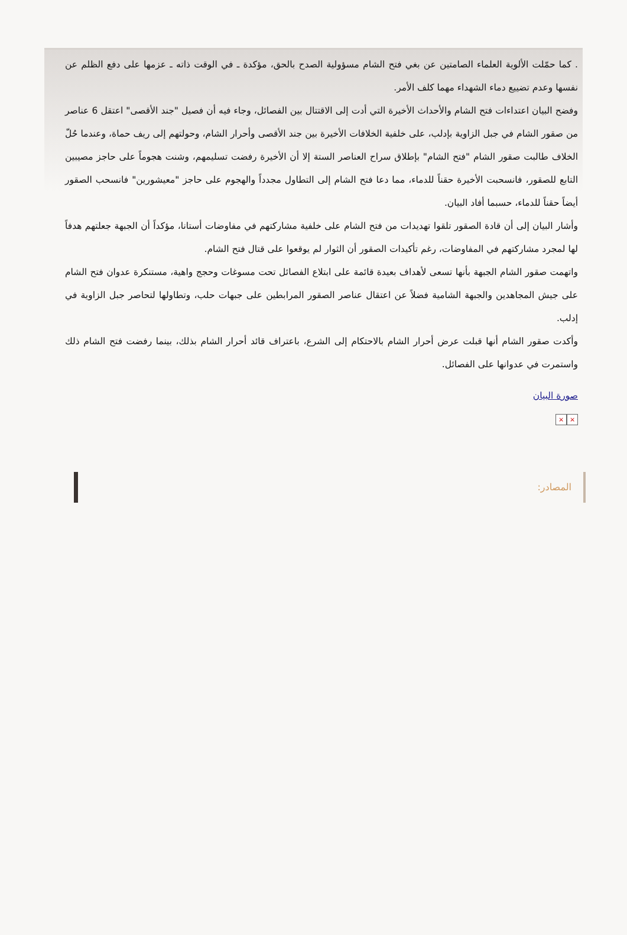. كما حمّلت الألوية العلماء الصامتين عن بغي فتح الشام مسؤولية الصدح بالحق، مؤكدة ـ في الوقت ذاته ـ عزمها على دفع الظلم عن نفسها وعدم تضييع دماء الشهداء مهما كلف الأمر.
وفضح البيان اعتداءات فتح الشام والأحداث الأخيرة التي أدت إلى الاقتتال بين الفصائل، وجاء فيه أن فصيل "جند الأقصى" اعتقل 6 عناصر من صقور الشام في جبل الزاوية بإدلب، على خلفية الخلافات الأخيرة بين جند الأقصى وأحرار الشام، وحولتهم إلى ريف حماة، وعندما حُلّ الخلاف طالبت صقور الشام "فتح الشام" بإطلاق سراح العناصر الستة إلا أن الأخيرة رفضت تسليمهم، وشنت هجوماً على حاجز مصيبين التابع للصقور، فانسحبت الأخيرة حقناً للدماء، مما دعا فتح الشام إلى التطاول مجدداً والهجوم على حاجز "معيشورين" فانسحب الصقور أيضاً حقناً للدماء، حسبما أفاد البيان.
وأشار البيان إلى أن قادة الصقور تلقوا تهديدات من فتح الشام على خلفية مشاركتهم في مفاوضات أستانا، مؤكداً أن الجبهة جعلتهم هدفاً لها لمجرد مشاركتهم في المفاوضات، رغم تأكيدات الصقور أن الثوار لم يوقعوا على قتال فتح الشام.
واتهمت صقور الشام الجبهة بأنها تسعى لأهداف بعيدة قائمة على ابتلاع الفصائل تحت مسوغات وحجج واهية، مستنكرة عدوان فتح الشام على جيش المجاهدين والجبهة الشامية فضلاً عن اعتقال عناصر الصقور المرابطين على جبهات حلب، وتطاولها لتحاصر جبل الزاوية في إدلب.
وأكدت صقور الشام أنها قبلت عرض أحرار الشام بالاحتكام إلى الشرع، باعتراف قائد أحرار الشام بذلك، بينما رفضت فتح الشام ذلك واستمرت في عدوانها على الفصائل.
صورة البيان
× ×
المصادر: